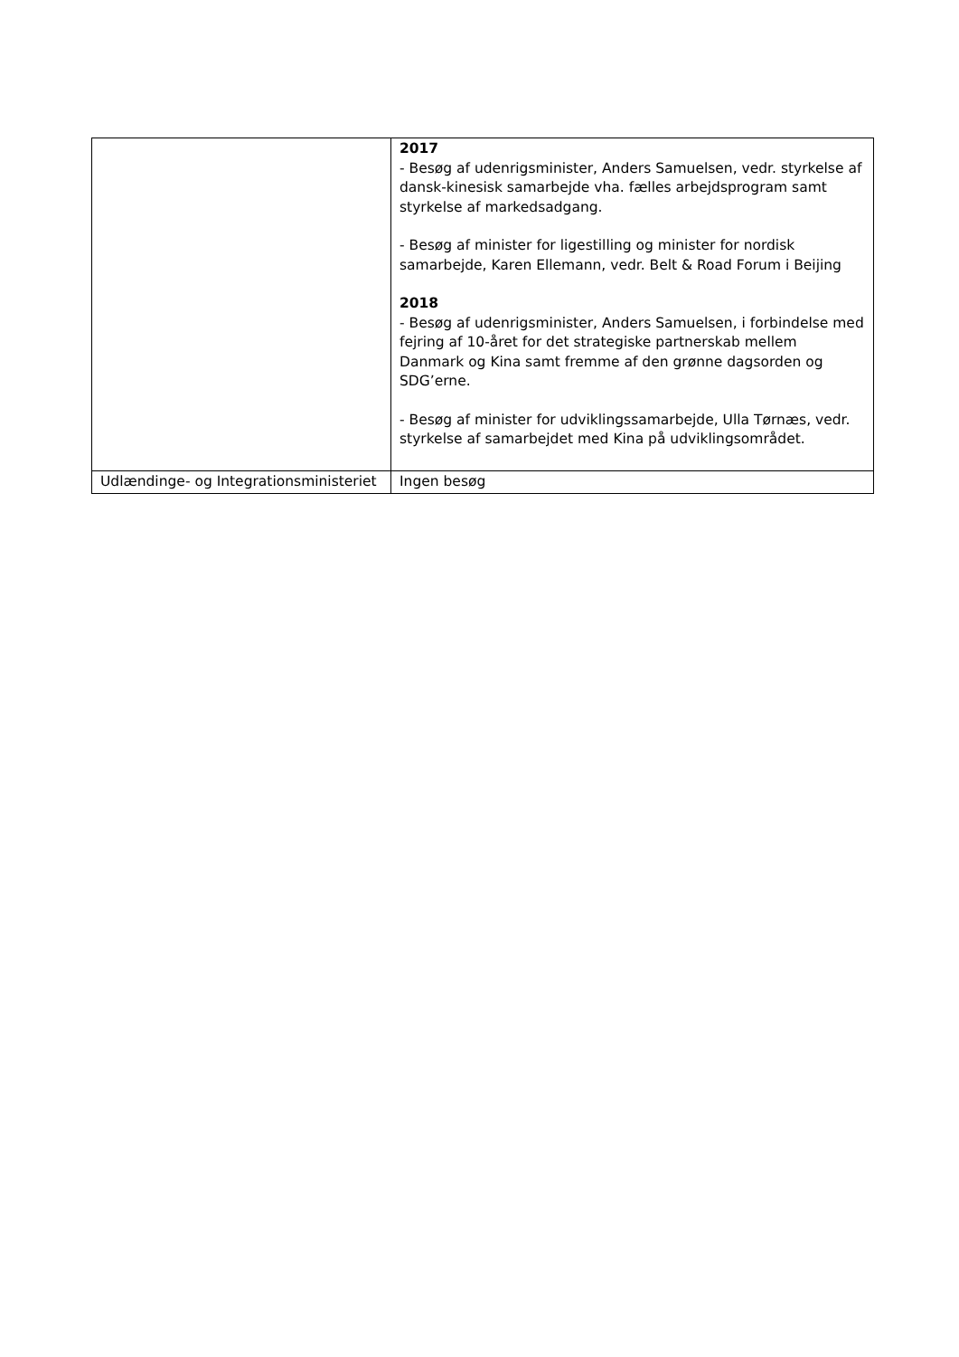| | 2017 - Besøg af udenrigsminister, Anders Samuelsen, vedr. styrkelse af dansk-kinesisk samarbejde vha. fælles arbejdsprogram samt styrkelse af markedsadgang. - Besøg af minister for ligestilling og minister for nordisk samarbejde, Karen Ellemann, vedr. Belt & Road Forum i Beijing 2018 - Besøg af udenrigsminister, Anders Samuelsen, i forbindelse med fejring af 10-året for det strategiske partnerskab mellem Danmark og Kina samt fremme af den grønne dagsorden og SDG’erne. - Besøg af minister for udviklingssamarbejde, Ulla Tørnæs, vedr. styrkelse af samarbejdet med Kina på udviklingsområdet. |
| Udlændinge- og Integrationsministeriet | Ingen besøg |